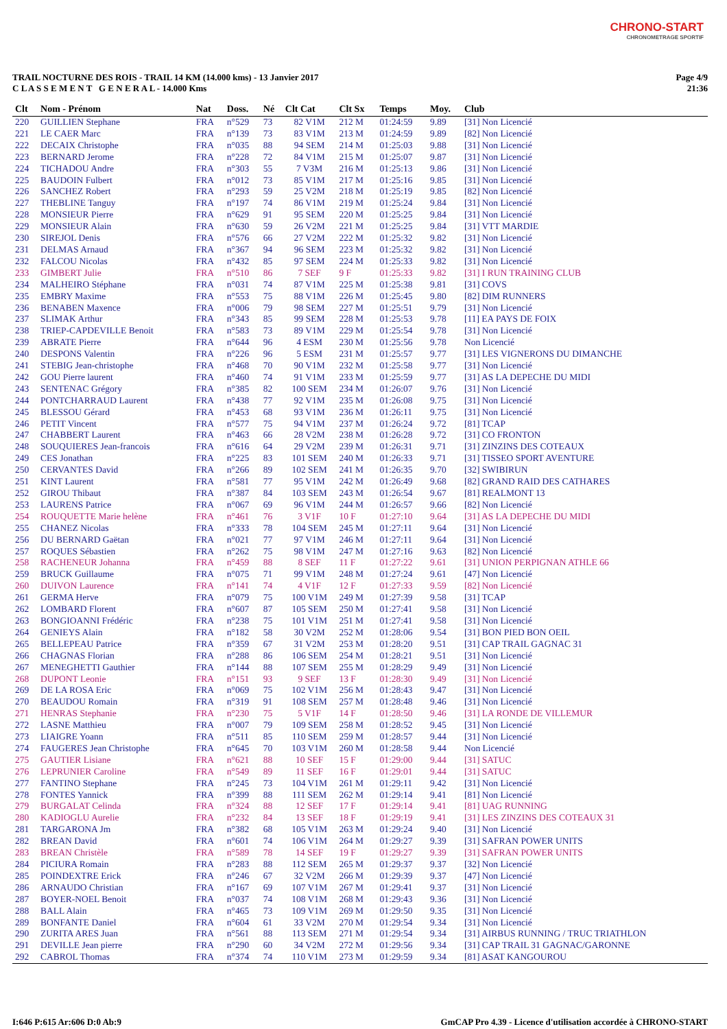CHRONO-START
CHRONOMETRAGE SPORTIF
TRAIL NOCTURNE DES ROIS - TRAIL 14 KM (14.000 kms) - 13 Janvier 2017
C L A S S E M E N T G E N E R A L - 14.000 Kms
Page 4/9
21:36
| Clt | Nom - Prénom | Nat | Doss. | Né | Clt Cat | Clt Sx | Temps | Moy. | Club |
| --- | --- | --- | --- | --- | --- | --- | --- | --- | --- |
| 220 | GUILLIEN Stephane | FRA | n°529 | 73 | 82 V1M | 212 M | 01:24:59 | 9.89 | [31] Non Licencié |
| 221 | LE CAER Marc | FRA | n°139 | 73 | 83 V1M | 213 M | 01:24:59 | 9.89 | [82] Non Licencié |
| 222 | DECAIX Christophe | FRA | n°035 | 88 | 94 SEM | 214 M | 01:25:03 | 9.88 | [31] Non Licencié |
| 223 | BERNARD Jerome | FRA | n°228 | 72 | 84 V1M | 215 M | 01:25:07 | 9.87 | [31] Non Licencié |
| 224 | TICHADOU Andre | FRA | n°303 | 55 | 7 V3M | 216 M | 01:25:13 | 9.86 | [31] Non Licencié |
| 225 | BAUDOIN Fulbert | FRA | n°012 | 73 | 85 V1M | 217 M | 01:25:16 | 9.85 | [31] Non Licencié |
| 226 | SANCHEZ Robert | FRA | n°293 | 59 | 25 V2M | 218 M | 01:25:19 | 9.85 | [82] Non Licencié |
| 227 | THEBLINE Tanguy | FRA | n°197 | 74 | 86 V1M | 219 M | 01:25:24 | 9.84 | [31] Non Licencié |
| 228 | MONSIEUR Pierre | FRA | n°629 | 91 | 95 SEM | 220 M | 01:25:25 | 9.84 | [31] Non Licencié |
| 229 | MONSIEUR Alain | FRA | n°630 | 59 | 26 V2M | 221 M | 01:25:25 | 9.84 | [31] VTT MARDIE |
| 230 | SIREJOL Denis | FRA | n°576 | 66 | 27 V2M | 222 M | 01:25:32 | 9.82 | [31] Non Licencié |
| 231 | DELMAS Arnaud | FRA | n°367 | 94 | 96 SEM | 223 M | 01:25:32 | 9.82 | [31] Non Licencié |
| 232 | FALCOU Nicolas | FRA | n°432 | 85 | 97 SEM | 224 M | 01:25:33 | 9.82 | [31] Non Licencié |
| 233 | GIMBERT Julie | FRA | n°510 | 86 | 7 SEF | 9 F | 01:25:33 | 9.82 | [31] I RUN TRAINING CLUB |
| 234 | MALHEIRO Stéphane | FRA | n°031 | 74 | 87 V1M | 225 M | 01:25:38 | 9.81 | [31] COVS |
| 235 | EMBRY Maxime | FRA | n°553 | 75 | 88 V1M | 226 M | 01:25:45 | 9.80 | [82] DIM RUNNERS |
| 236 | BENABEN Maxence | FRA | n°006 | 79 | 98 SEM | 227 M | 01:25:51 | 9.79 | [31] Non Licencié |
| 237 | SLIMAK Arthur | FRA | n°343 | 85 | 99 SEM | 228 M | 01:25:53 | 9.78 | [11] EA PAYS DE FOIX |
| 238 | TRIEP-CAPDEVILLE Benoit | FRA | n°583 | 73 | 89 V1M | 229 M | 01:25:54 | 9.78 | [31] Non Licencié |
| 239 | ABRATE Pierre | FRA | n°644 | 96 | 4 ESM | 230 M | 01:25:56 | 9.78 | Non Licencié |
| 240 | DESPONS Valentin | FRA | n°226 | 96 | 5 ESM | 231 M | 01:25:57 | 9.77 | [31] LES VIGNERONS DU DIMANCHE |
| 241 | STEBIG Jean-christophe | FRA | n°468 | 70 | 90 V1M | 232 M | 01:25:58 | 9.77 | [31] Non Licencié |
| 242 | GOU Pierre laurent | FRA | n°460 | 74 | 91 V1M | 233 M | 01:25:59 | 9.77 | [31] AS LA DEPECHE DU MIDI |
| 243 | SENTENAC Grégory | FRA | n°385 | 82 | 100 SEM | 234 M | 01:26:07 | 9.76 | [31] Non Licencié |
| 244 | PONTCHARRAUD Laurent | FRA | n°438 | 77 | 92 V1M | 235 M | 01:26:08 | 9.75 | [31] Non Licencié |
| 245 | BLESSOU Gérard | FRA | n°453 | 68 | 93 V1M | 236 M | 01:26:11 | 9.75 | [31] Non Licencié |
| 246 | PETIT Vincent | FRA | n°577 | 75 | 94 V1M | 237 M | 01:26:24 | 9.72 | [81] TCAP |
| 247 | CHABBERT Laurent | FRA | n°463 | 66 | 28 V2M | 238 M | 01:26:28 | 9.72 | [31] CO FRONTON |
| 248 | SOUQUIERES Jean-francois | FRA | n°616 | 64 | 29 V2M | 239 M | 01:26:31 | 9.71 | [31] ZINZINS DES COTEAUX |
| 249 | CES Jonathan | FRA | n°225 | 83 | 101 SEM | 240 M | 01:26:33 | 9.71 | [31] TISSEO SPORT AVENTURE |
| 250 | CERVANTES David | FRA | n°266 | 89 | 102 SEM | 241 M | 01:26:35 | 9.70 | [32] SWIBIRUN |
| 251 | KINT Laurent | FRA | n°581 | 77 | 95 V1M | 242 M | 01:26:49 | 9.68 | [82] GRAND RAID DES CATHARES |
| 252 | GIROU Thibaut | FRA | n°387 | 84 | 103 SEM | 243 M | 01:26:54 | 9.67 | [81] REALMONT 13 |
| 253 | LAURENS Patrice | FRA | n°067 | 69 | 96 V1M | 244 M | 01:26:57 | 9.66 | [82] Non Licencié |
| 254 | ROUQUETTE Marie helène | FRA | n°461 | 76 | 3 V1F | 10 F | 01:27:10 | 9.64 | [31] AS LA DEPECHE DU MIDI |
| 255 | CHANEZ Nicolas | FRA | n°333 | 78 | 104 SEM | 245 M | 01:27:11 | 9.64 | [31] Non Licencié |
| 256 | DU BERNARD Gaëtan | FRA | n°021 | 77 | 97 V1M | 246 M | 01:27:11 | 9.64 | [31] Non Licencié |
| 257 | ROQUES Sébastien | FRA | n°262 | 75 | 98 V1M | 247 M | 01:27:16 | 9.63 | [82] Non Licencié |
| 258 | RACHENEUR Johanna | FRA | n°459 | 88 | 8 SEF | 11 F | 01:27:22 | 9.61 | [31] UNION PERPIGNAN ATHLE 66 |
| 259 | BRUCK Guillaume | FRA | n°075 | 71 | 99 V1M | 248 M | 01:27:24 | 9.61 | [47] Non Licencié |
| 260 | DUIVON Laurence | FRA | n°141 | 74 | 4 V1F | 12 F | 01:27:33 | 9.59 | [82] Non Licencié |
| 261 | GERMA Herve | FRA | n°079 | 75 | 100 V1M | 249 M | 01:27:39 | 9.58 | [31] TCAP |
| 262 | LOMBARD Florent | FRA | n°607 | 87 | 105 SEM | 250 M | 01:27:41 | 9.58 | [31] Non Licencié |
| 263 | BONGIOANNI Frédéric | FRA | n°238 | 75 | 101 V1M | 251 M | 01:27:41 | 9.58 | [31] Non Licencié |
| 264 | GENIEYS Alain | FRA | n°182 | 58 | 30 V2M | 252 M | 01:28:06 | 9.54 | [31] BON PIED BON OEIL |
| 265 | BELLEPEAU Patrice | FRA | n°359 | 67 | 31 V2M | 253 M | 01:28:20 | 9.51 | [31] CAP TRAIL GAGNAC 31 |
| 266 | CHAGNAS Florian | FRA | n°288 | 86 | 106 SEM | 254 M | 01:28:21 | 9.51 | [31] Non Licencié |
| 267 | MENEGHETTI Gauthier | FRA | n°144 | 88 | 107 SEM | 255 M | 01:28:29 | 9.49 | [31] Non Licencié |
| 268 | DUPONT Leonie | FRA | n°151 | 93 | 9 SEF | 13 F | 01:28:30 | 9.49 | [31] Non Licencié |
| 269 | DE LA ROSA Eric | FRA | n°069 | 75 | 102 V1M | 256 M | 01:28:43 | 9.47 | [31] Non Licencié |
| 270 | BEAUDOU Romain | FRA | n°319 | 91 | 108 SEM | 257 M | 01:28:48 | 9.46 | [31] Non Licencié |
| 271 | HENRAS Stephanie | FRA | n°230 | 75 | 5 V1F | 14 F | 01:28:50 | 9.46 | [31] LA RONDE DE VILLEMUR |
| 272 | LASNE Matthieu | FRA | n°007 | 79 | 109 SEM | 258 M | 01:28:52 | 9.45 | [31] Non Licencié |
| 273 | LIAIGRE Yoann | FRA | n°511 | 85 | 110 SEM | 259 M | 01:28:57 | 9.44 | [31] Non Licencié |
| 274 | FAUGERES Jean Christophe | FRA | n°645 | 70 | 103 V1M | 260 M | 01:28:58 | 9.44 | Non Licencié |
| 275 | GAUTIER Lisiane | FRA | n°621 | 88 | 10 SEF | 15 F | 01:29:00 | 9.44 | [31] SATUC |
| 276 | LEPRUNIER Caroline | FRA | n°549 | 89 | 11 SEF | 16 F | 01:29:01 | 9.44 | [31] SATUC |
| 277 | FANTINO Stephane | FRA | n°245 | 73 | 104 V1M | 261 M | 01:29:11 | 9.42 | [31] Non Licencié |
| 278 | FONTES Yannick | FRA | n°399 | 88 | 111 SEM | 262 M | 01:29:14 | 9.41 | [81] Non Licencié |
| 279 | BURGALAT Celinda | FRA | n°324 | 88 | 12 SEF | 17 F | 01:29:14 | 9.41 | [81] UAG RUNNING |
| 280 | KADIOGLU Aurelie | FRA | n°232 | 84 | 13 SEF | 18 F | 01:29:19 | 9.41 | [31] LES ZINZINS DES COTEAUX 31 |
| 281 | TARGARONA Jm | FRA | n°382 | 68 | 105 V1M | 263 M | 01:29:24 | 9.40 | [31] Non Licencié |
| 282 | BREAN David | FRA | n°601 | 74 | 106 V1M | 264 M | 01:29:27 | 9.39 | [31] SAFRAN POWER UNITS |
| 283 | BREAN Christèle | FRA | n°589 | 78 | 14 SEF | 19 F | 01:29:27 | 9.39 | [31] SAFRAN POWER UNITS |
| 284 | PICIURA Romain | FRA | n°283 | 88 | 112 SEM | 265 M | 01:29:37 | 9.37 | [32] Non Licencié |
| 285 | POINDEXTRE Erick | FRA | n°246 | 67 | 32 V2M | 266 M | 01:29:39 | 9.37 | [47] Non Licencié |
| 286 | ARNAUDO Christian | FRA | n°167 | 69 | 107 V1M | 267 M | 01:29:41 | 9.37 | [31] Non Licencié |
| 287 | BOYER-NOEL Benoit | FRA | n°037 | 74 | 108 V1M | 268 M | 01:29:43 | 9.36 | [31] Non Licencié |
| 288 | BALL Alain | FRA | n°465 | 73 | 109 V1M | 269 M | 01:29:50 | 9.35 | [31] Non Licencié |
| 289 | BONFANTE Daniel | FRA | n°604 | 61 | 33 V2M | 270 M | 01:29:54 | 9.34 | [31] Non Licencié |
| 290 | ZURITA ARES Juan | FRA | n°561 | 88 | 113 SEM | 271 M | 01:29:54 | 9.34 | [31] AIRBUS RUNNING / TRUC TRIATHLON |
| 291 | DEVILLE Jean pierre | FRA | n°290 | 60 | 34 V2M | 272 M | 01:29:56 | 9.34 | [31] CAP TRAIL 31 GAGNAC/GARONNE |
| 292 | CABROL Thomas | FRA | n°374 | 74 | 110 V1M | 273 M | 01:29:59 | 9.34 | [81] ASAT KANGOUROU |
I:646 P:615 Ar:606 D:0 Ab:9 GmCAP Pro 4.39 - Licence d'utilisation accordée à CHRONO-START